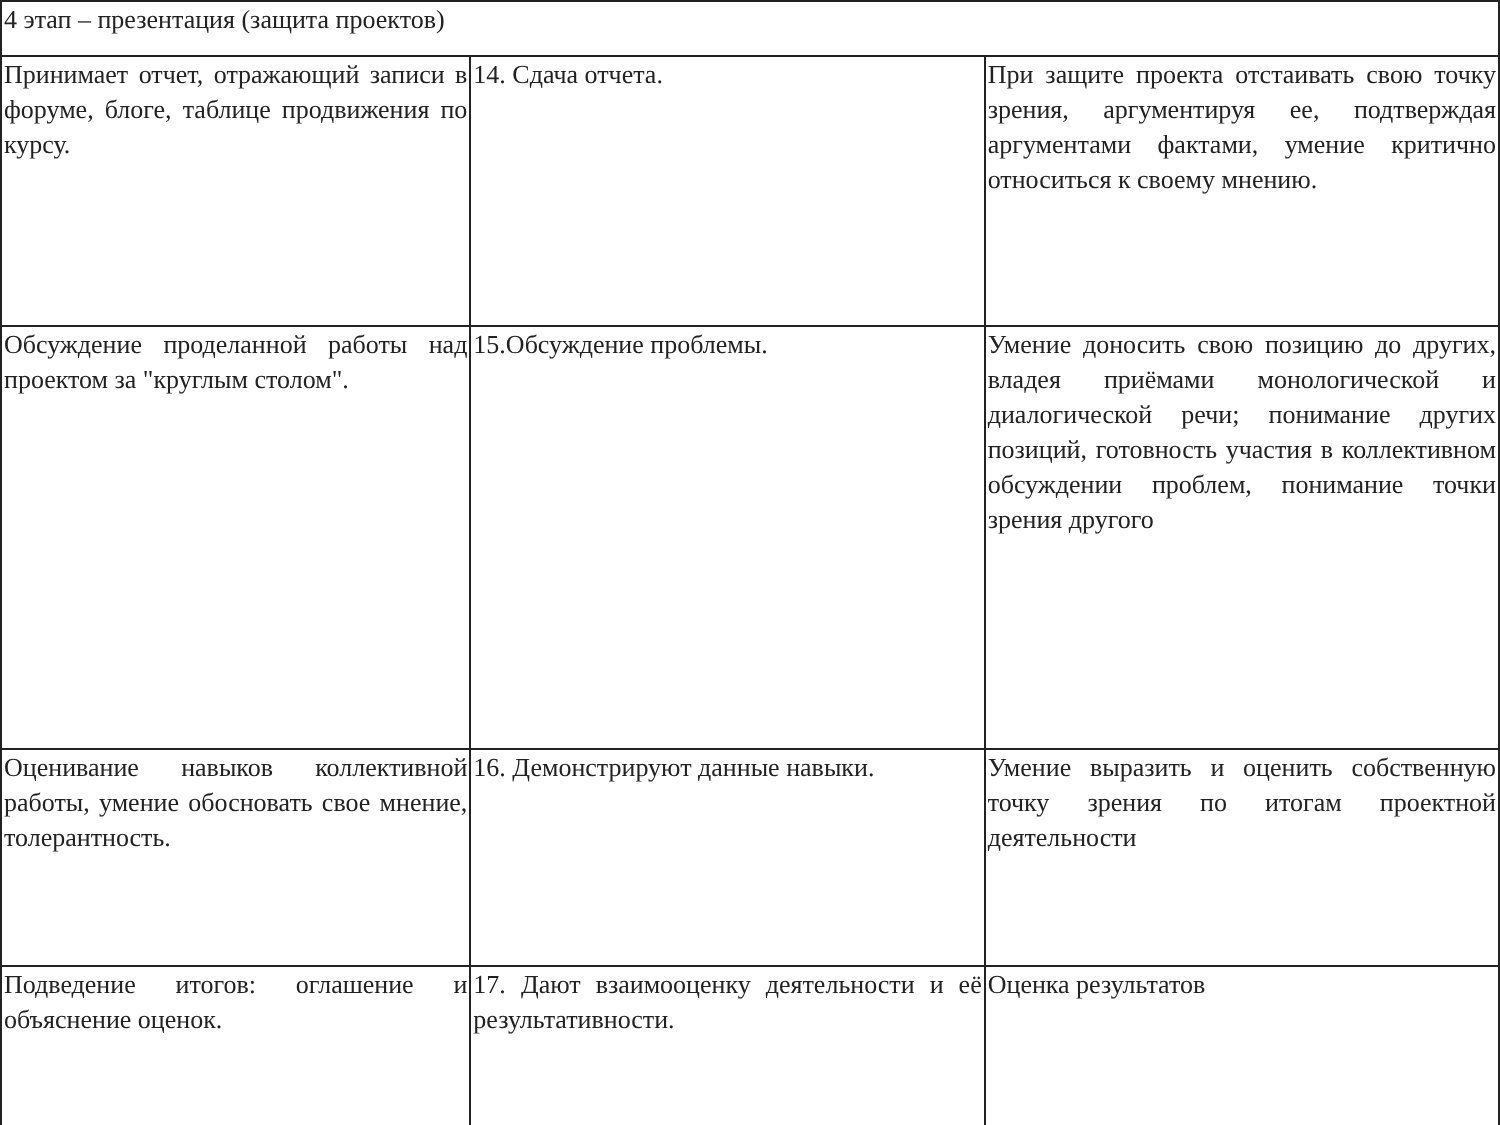| 4 этап – презентация (защита проектов) | | |
| Принимает отчет, отражающий записи в форуме, блоге, таблице продвижения по курсу. | 14. Сдача отчета. | При защите проекта отстаивать свою точку зрения, аргументируя ее, подтверждая аргументами фактами, умение критично относиться к своему мнению. |
| Обсуждение проделанной работы над проектом за "круглым столом". | 15.Обсуждение проблемы. | Умение доносить свою позицию до других, владея приёмами монологической и диалогической речи; понимание других позиций, готовность участия в коллективном обсуждении проблем, понимание точки зрения другого |
| Оценивание навыков коллективной работы, умение обосновать свое мнение, толерантность. | 16. Демонстрируют данные навыки. | Умение выразить и оценить собственную точку зрения по итогам проектной деятельности |
| Подведение итогов: оглашение и объяснение оценок. | 17. Дают взаимооценку деятельности и её результативности. | Оценка результатов |